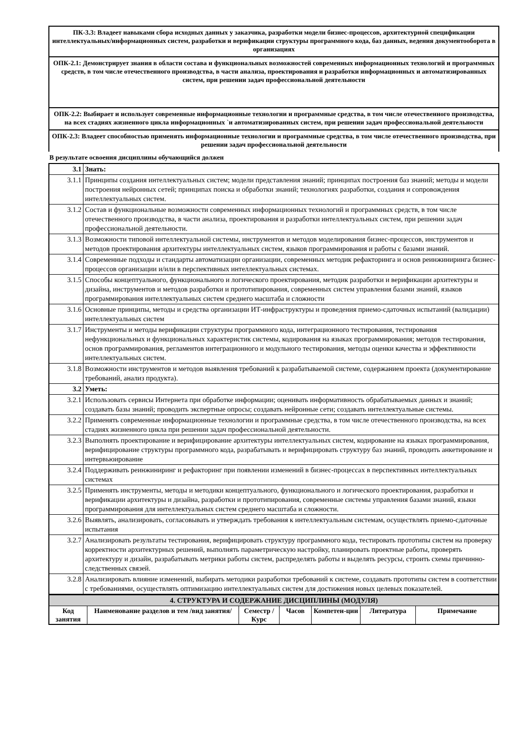ПК-3.3: Владеет навыками сбора исходных данных у заказчика, разработки модели бизнес-процессов, архитектурной спецификации интеллектуальных/информационных систем, разработки и верификации структуры программного кода, баз данных, ведения документооборота в организациях
ОПК-2.1: Демонстрирует знания в области состава и функциональных возможностей современных информационных технологий и программных средств, в том числе отечественного производства, в части анализа, проектирования и разработки информационных и автоматизированных систем, при решении задач профессиональной деятельности
ОПК-2.2: Выбирает и использует современные информационные технологии и программные средства, в том числе отечественного производства, на всех стадиях жизненного цикла информационных `и автоматизированных систем, при решении задач профессиональной деятельности
ОПК-2.3: Владеет способностью применять информационные технологии и программные средства, в том числе отечественного производства, при решении задач профессиональной деятельности
В результате освоения дисциплины обучающийся должен
| 3.1 | Знать: |
| 3.1.1 | Принципы создания интеллектуальных систем; модели представления знаний; принципах построения баз знаний; методы и модели построения нейронных сетей; принципах поиска и обработки знаний; технологиях разработки, создания и сопровождения интеллектуальных систем. |
| 3.1.2 | Состав и функциональные возможности современных информационных технологий и программных средств, в том числе отечественного производства, в части анализа, проектирования и разработки интеллектуальных систем, при решении задач профессиональной деятельности. |
| 3.1.3 | Возможности типовой интеллектуальной системы, инструментов и методов моделирования бизнес-процессов, инструментов и методов проектирования архитектуры интеллектуальных систем, языков программирования и работы с базами знаний. |
| 3.1.4 | Современные подходы и стандарты автоматизации организации, современных методик рефакторинга и основ реинжиниринга бизнес-процессов организации и/или в перспективных интеллектуальных системах. |
| 3.1.5 | Способы концептуального, функционального и логического проектирования, методик разработки и верификации архитектуры и дизайна, инструментов и методов разработки и прототипирования, современных систем управления базами знаний, языков программирования интеллектуальных систем среднего масштаба и сложности |
| 3.1.6 | Основные принципы, методы и средства организации ИТ-инфраструктуры и проведения приемо-сдаточных испытаний (валидации) интеллектуальных систем |
| 3.1.7 | Инструменты и методы верификации структуры программного кода, интеграционного тестирования, тестирования нефункциональных и функциональных характеристик системы, кодирования на языках программирования; методов тестирования, основ программирования, регламентов интеграционного и модульного тестирования, методы оценки качества и эффективности интеллектуальных систем. |
| 3.1.8 | Возможности инструментов и методов выявления требований к разрабатываемой системе, содержанием проекта (документирование требований, анализ продукта). |
| 3.2 | Уметь: |
| 3.2.1 | Использовать сервисы Интернета при обработке информации; оценивать информативность обрабатываемых данных и знаний; создавать базы знаний; проводить экспертные опросы; создавать нейронные сети; создавать интеллектуальные системы. |
| 3.2.2 | Применять современные информационные технологии и программные средства, в том числе отечественного производства, на всех стадиях жизненного цикла при решении задач профессиональной деятельности. |
| 3.2.3 | Выполнять проектирование и верифицирование архитектуры интеллектуальных систем, кодирование на языках программирования, верифицирование структуры программного кода, разрабатывать и верифицировать структуру баз знаний, проводить анкетирование и интервьюирование |
| 3.2.4 | Поддерживать реинжиниринг и рефакторинг при появлении изменений в бизнес-процессах в перспективных интеллектуальных системах |
| 3.2.5 | Применять инструменты, методы и методики концептуального, функционального и логического проектирования, разработки и верификации архитектуры и дизайна, разработки и прототипирования, современные системы управления базами знаний, языки программирования для интеллектуальных систем среднего масштаба и сложности. |
| 3.2.6 | Выявлять, анализировать, согласовывать и утверждать требования к интеллектуальным системам, осуществлять приемо-сдаточные испытания |
| 3.2.7 | Анализировать результаты тестирования, верифицировать структуру программного кода, тестировать прототипы систем на проверку корректности архитектурных решений, выполнять параметрическую настройку, планировать проектные работы, проверять архитектуру и дизайн, разрабатывать метрики работы систем, распределять работы и выделять ресурсы, строить схемы причинно-следственных связей. |
| 3.2.8 | Анализировать влияние изменений, выбирать методики разработки требований к системе, создавать прототипы систем в соответствии с требованиями, осуществлять оптимизацию интеллектуальных систем для достижения новых целевых показателей. |
| 4. СТРУКТУРА И СОДЕРЖАНИЕ ДИСЦИПЛИНЫ (МОДУЛЯ) | | | | | | |
| Код занятия | Наименование разделов и тем /вид занятия/ | Семестр / Курс | Часов | Компетен-ции | Литература | Примечание |